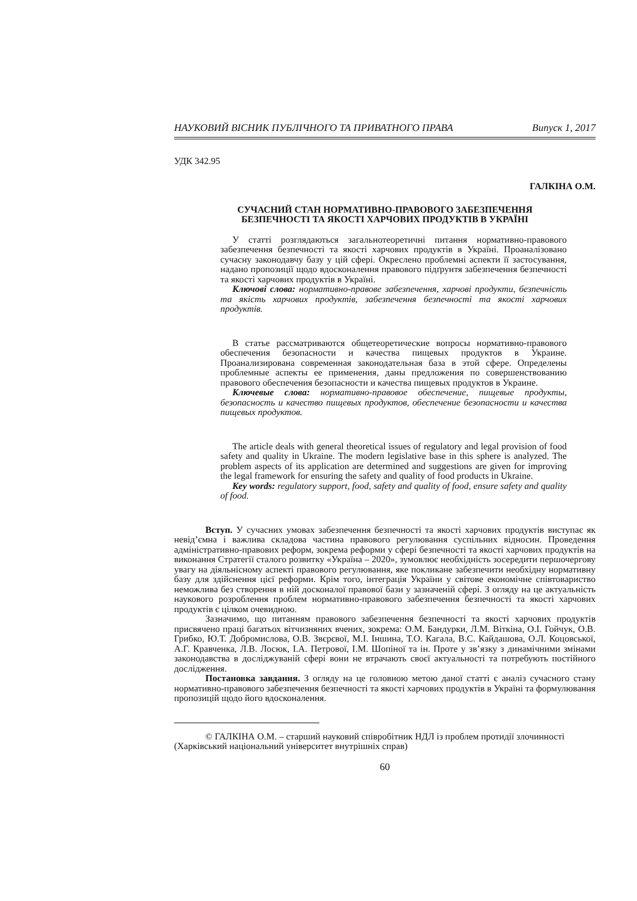НАУКОВИЙ ВІСНИК ПУБЛІЧНОГО ТА ПРИВАТНОГО ПРАВА Випуск 1, 2017
УДК 342.95
ГАЛКІНА О.М.
СУЧАСНИЙ СТАН НОРМАТИВНО-ПРАВОВОГО ЗАБЕЗПЕЧЕННЯ
БЕЗПЕЧНОСТІ ТА ЯКОСТІ ХАРЧОВИХ ПРОДУКТІВ В УКРАЇНІ
У статті розглядаються загальнотеоретичні питання нормативно-правового забезпечення безпечності та якості харчових продуктів в Україні. Проаналізовано сучасну законодавчу базу у цій сфері. Окреслено проблемні аспекти її застосування, надано пропозиції щодо вдосконалення правового підґрунтя забезпечення безпечності та якості харчових продуктів в Україні.
Ключові слова: нормативно-правове забезпечення, харчові продукти, безпечність та якість харчових продуктів, забезпечення безпечності та якості харчових продуктів.
В статье рассматриваются общетеоретические вопросы нормативно-правового обеспечения безопасности и качества пищевых продуктов в Украине. Проанализирована современная законодательная база в этой сфере. Определены проблемные аспекты ее применения, даны предложения по совершенствованию правового обеспечения безопасности и качества пищевых продуктов в Украине.
Ключевые слова: нормативно-правовое обеспечение, пищевые продукты, безопасность и качество пищевых продуктов, обеспечение безопасности и качества пищевых продуктов.
The article deals with general theoretical issues of regulatory and legal provision of food safety and quality in Ukraine. The modern legislative base in this sphere is analyzed. The problem aspects of its application are determined and suggestions are given for improving the legal framework for ensuring the safety and quality of food products in Ukraine.
Key words: regulatory support, food, safety and quality of food, ensure safety and quality of food.
Вступ. У сучасних умовах забезпечення безпечності та якості харчових продуктів виступає як невід’ємна і важлива складова частина правового регулювання суспільних відносин. Проведення адміністративно-правових реформ, зокрема реформи у сфері безпечності та якості харчових продуктів на виконання Стратегії сталого розвитку «Україна – 2020», зумовлює необхідність зосередити першочергову увагу на діяльнісному аспекті правового регулювання, яке покликане забезпечити необхідну нормативну базу для здійснення цієї реформи. Крім того, інтеграція України у світове економічне співтовариство неможлива без створення в ній досконалої правової бази у зазначеній сфері. З огляду на це актуальність наукового розроблення проблем нормативно-правового забезпечення безпечності та якості харчових продуктів є цілком очевидною.
Зазначимо, що питанням правового забезпечення безпечності та якості харчових продуктів присвячено праці багатьох вітчизняних вчених, зокрема: О.М. Бандурки, Л.М. Віткіна, О.І. Гойчук, О.В. Грибко, Ю.Т. Добромислова, О.В. Звєрєвої, М.І. Іншина, Т.О. Кагала, В.С. Кайдашова, О.Л. Коцовської, А.Г. Кравченка, Л.В. Лосюк, І.А. Петрової, І.М. Шопіної та ін. Проте у зв’язку з динамічними змінами законодавства в досліджуваній сфері вони не втрачають своєї актуальності та потребують постійного дослідження.
Постановка завдання. З огляду на це головною метою даної статті є аналіз сучасного стану нормативно-правового забезпечення безпечності та якості харчових продуктів в Україні та формулювання пропозицій щодо його вдосконалення.
© ГАЛКІНА О.М. – старший науковий співробітник НДЛ із проблем протидії злочинності (Харківський національний університет внутрішніх справ)
60